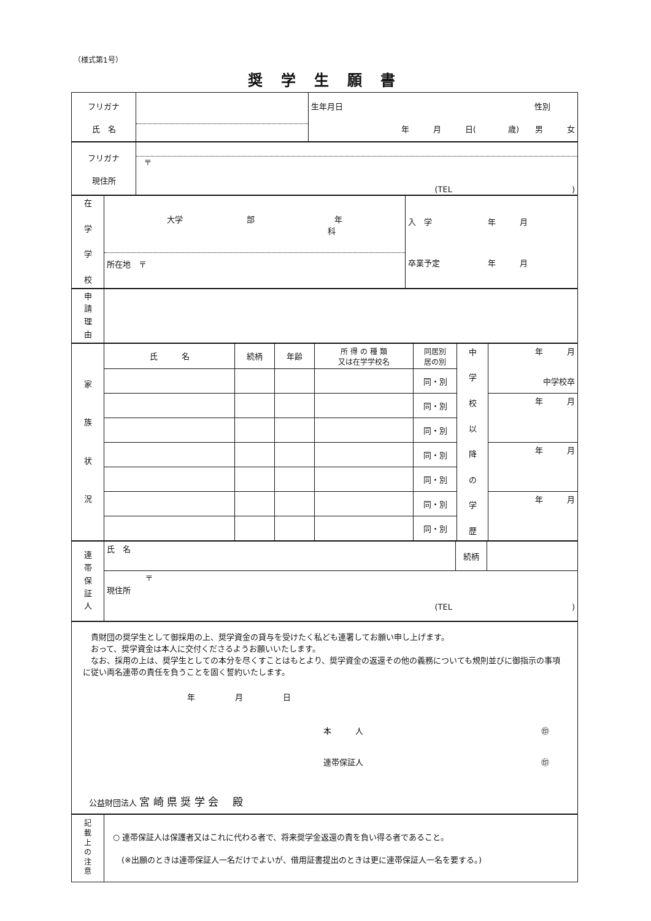（様式第1号）
奨学生願書
| フリガナ 氏 名 | | 生年月日 性別 年 月 日( 歳) 男 女 |
| フリガナ 現住所 | 〒 (TEL ) |
| 在 学 学 校 | 大学 部 年 科 所在地 〒 | 入 学 年 月 卒業予定 年 月 |
| 申 請 理 由 | |
| 家 族 状 況 | 氏 名 | 続柄 | 年齢 | 所 得 の 種 類 又は在学学校名 | 同居別 居の別 | 中 学 校 以 降 の 学 歴 | 年 月 中学校卒 |
| | | | | | 同・別 | | |
| | | | | | 同・別 | | 年 月 |
| | | | | | 同・別 | | |
| | | | | | 同・別 | | 年 月 |
| | | | | | 同・別 | | |
| | | | | | 同・別 | | 年 月 |
| | | | | | 同・別 | | |
| 連 帯 保 証 人 | 氏 名 | 続柄 | |
| | 〒 現住所 (TEL ) | | |
| 貴財団の奨学生として御採用の上、奨学資金の貸与を受けたく私ども連署してお願い申し上げます。 おって、奨学資金は本人に交付くださるようお願いいたします。 なお、採用の上は、奨学生としての本分を尽くすことはもとより、奨学資金の返還その他の義務についても規則並びに御指示の事項に従い両名連帯の責任を負うことを固く誓約いたします。 年 月 日 本 人 ㊞ 連帯保証人 ㊞ 公益財団法人 宮 崎 県 奨 学 会 殿 |
| 記 載 上 の 注 意 | ○ 連帯保証人は保護者又はこれに代わる者で、将来奨学金返還の責を負い得る者であること。 (※出願のときは連帯保証人一名だけでよいが、借用証書提出のときは更に連帯保証人一名を要する。) |